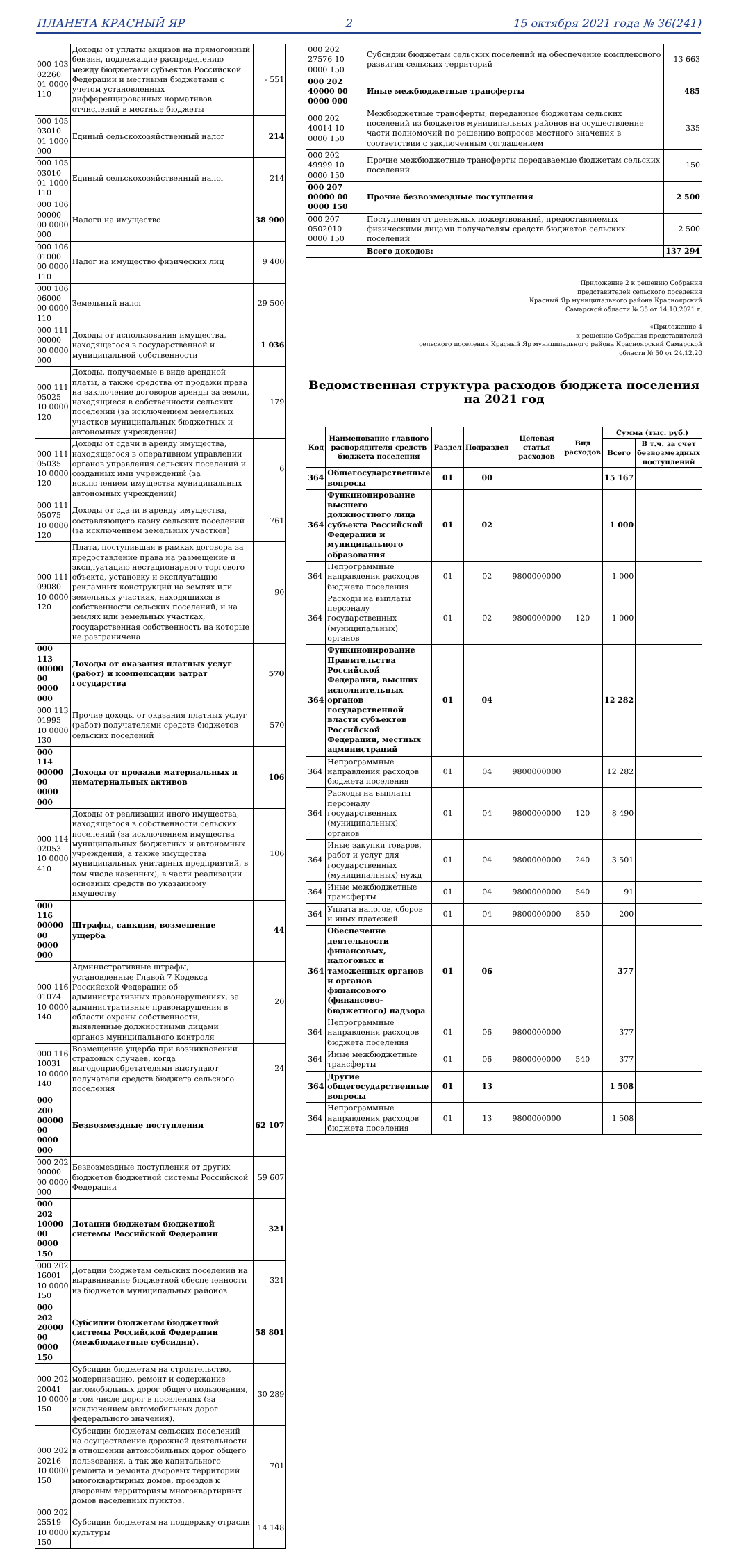ПЛАНЕТА КРАСНЫЙ ЯР 2 15 октября 2021 года № 36(241)
| 000 103 02260 01 0000 110 | Доходы от уплаты акцизов на прямогонный бензин, подлежащие распределению между бюджетами субъектов Российской Федерации и местными бюджетами с учетом установленных дифференцированных нормативов отчислений в местные бюджеты | - 551 |
| 000 105 03010 01 1000 000 | Единый сельскохозяйственный налог | 214 |
| 000 105 03010 01 1000 110 | Единый сельскохозяйственный налог | 214 |
| 000 106 00000 00 0000 000 | Налоги на имущество | 38 900 |
| 000 106 01000 00 0000 110 | Налог на имущество физических лиц | 9 400 |
| 000 106 06000 00 0000 110 | Земельный налог | 29 500 |
| 000 111 00000 00 0000 000 | Доходы от использования имущества, находящегося в государственной и муниципальной собственности | 1 036 |
| 000 111 05025 10 0000 120 | Доходы, получаемые в виде арендной платы, а также средства от продажи права на заключение договоров аренды за земли, находящиеся в собственности сельских поселений (за исключением земельных участков муниципальных бюджетных и автономных учреждений) | 179 |
| 000 111 05035 10 0000 120 | Доходы от сдачи в аренду имущества, находящегося в оперативном управлении органов управления сельских поселений и созданных ими учреждений (за исключением имущества муниципальных автономных учреждений) | 6 |
| 000 111 05075 10 0000 120 | Доходы от сдачи в аренду имущества, составляющего казну сельских поселений (за исключением земельных участков) | 761 |
| 000 111 09080 10 0000 120 | Плата, поступившая в рамках договора за предоставление права на размещение и эксплуатацию нестационарного торгового объекта, установку и эксплуатацию рекламных конструкций на землях или земельных участках, находящихся в собственности сельских поселений, и на землях или земельных участках, государственная собственность на которые не разграничена | 90 |
| 000 113 00000 00 0000 000 | Доходы от оказания платных услуг (работ) и компенсации затрат государства | 570 |
| 000 113 01995 10 0000 130 | Прочие доходы от оказания платных услуг (работ) получателями средств бюджетов сельских поселений | 570 |
| 000 114 00000 00 0000 000 | Доходы от продажи материальных и нематериальных активов | 106 |
| 000 114 02053 10 0000 410 | Доходы от реализации иного имущества, находящегося в собственности сельских поселений (за исключением имущества муниципальных бюджетных и автономных учреждений, а также имущества муниципальных унитарных предприятий, в том числе казенных), в части реализации основных средств по указанному имуществу | 106 |
| 000 116 00000 00 0000 000 | Штрафы, санкции, возмещение ущерба | 44 |
| 000 116 01074 10 0000 140 | Административные штрафы, установленные Главой 7 Кодекса Российской Федерации об административных правонарушениях, за административные правонарушения в области охраны собственности, выявленные должностными лицами органов муниципального контроля | 20 |
| 000 116 10031 10 0000 140 | Возмещение ущерба при возникновении страховых случаев, когда выгодоприобретателями выступают получатели средств бюджета сельского поселения | 24 |
| 000 200 00000 00 0000 000 | Безвозмездные поступления | 62 107 |
| 000 202 00000 00 0000 000 | Безвозмездные поступления от других бюджетов бюджетной системы Российской Федерации | 59 607 |
| 000 202 10000 00 0000 150 | Дотации бюджетам бюджетной системы Российской Федерации | 321 |
| 000 202 16001 10 0000 150 | Дотации бюджетам сельских поселений на выравнивание бюджетной обеспеченности из бюджетов муниципальных районов | 321 |
| 000 202 20000 00 0000 150 | Субсидии бюджетам бюджетной системы Российской Федерации (межбюджетные субсидии). | 58 801 |
| 000 202 20041 10 0000 150 | Субсидии бюджетам на строительство, модернизацию, ремонт и содержание автомобильных дорог общего пользования, в том числе дорог в поселениях (за исключением автомобильных дорог федерального значения). | 30 289 |
| 000 202 20216 10 0000 150 | Субсидии бюджетам сельских поселений на осуществление дорожной деятельности в отношении автомобильных дорог общего пользования, а так же капитального ремонта и ремонта дворовых территорий многоквартирных домов, проездов к дворовым территориям многоквартирных домов населенных пунктов. | 701 |
| 000 202 25519 10 0000 150 | Субсидии бюджетам на поддержку отрасли культуры | 14 148 |
| 000 202 27576 10 0000 150 | Субсидии бюджетам сельских поселений на обеспечение комплексного развития сельских территорий | 13 663 |
| 000 202 40000 00 0000 000 | Иные межбюджетные трансферты | 485 |
| 000 202 40014 10 0000 150 | Межбюджетные трансферты, переданные бюджетам сельских поселений из бюджетов муниципальных районов на осуществление части полномочий по решению вопросов местного значения в соответствии с заключенным соглашением | 335 |
| 000 202 49999 10 0000 150 | Прочие межбюджетные трансферты передаваемые бюджетам сельских поселений | 150 |
| 000 207 00000 00 0000 150 | Прочие безвозмездные поступления | 2 500 |
| 000 207 0502010 0000 150 | Поступления от денежных пожертвований, предоставляемых физическими лицами получателям средств бюджетов сельских поселений | 2 500 |
| | Всего доходов: | 137 294 |
Приложение 2 к решению Собрания
представителей сельского поселения
Красный Яр муниципального района Красноярский
Самарской области № 35 от 14.10.2021 г.
«Приложение 4
к решению Собрания представителей
сельского поселения Красный Яр муниципального района Красноярский Самарской
области № 50 от 24.12.20
Ведомственная структура расходов бюджета поселения на 2021 год
| Код | Наименование главного распорядителя средств бюджета поселения | Раздел | Подраздел | Целевая статья расходов | Вид расходов | Сумма (тыс. руб.) | |
| --- | --- | --- | --- | --- | --- | --- | --- |
| | | | | | | Всего | В т.ч. за счет безвозмездных поступлений |
| 364 | Общегосударственные вопросы | 01 | 00 | | | 15 167 | |
| 364 | Функционирование высшего должностного лица субъекта Российской Федерации и муниципального образования | 01 | 02 | | | 1 000 | |
| 364 | Непрограммные направления расходов бюджета поселения | 01 | 02 | 9800000000 | | 1 000 | |
| 364 | Расходы на выплаты персоналу государственных (муниципальных) органов | 01 | 02 | 9800000000 | 120 | 1 000 | |
| 364 | Функционирование Правительства Российской Федерации, высших исполнительных органов государственной власти субъектов Российской Федерации, местных администраций | 01 | 04 | | | 12 282 | |
| 364 | Непрограммные направления расходов бюджета поселения | 01 | 04 | 9800000000 | | 12 282 | |
| 364 | Расходы на выплаты персоналу государственных (муниципальных) органов | 01 | 04 | 9800000000 | 120 | 8 490 | |
| 364 | Иные закупки товаров, работ и услуг для государственных (муниципальных) нужд | 01 | 04 | 9800000000 | 240 | 3 501 | |
| 364 | Иные межбюджетные трансферты | 01 | 04 | 9800000000 | 540 | 91 | |
| 364 | Уплата налогов, сборов и иных платежей | 01 | 04 | 9800000000 | 850 | 200 | |
| 364 | Обеспечение деятельности финансовых, налоговых и таможенных органов и органов финансового (финансово-бюджетного) надзора | 01 | 06 | | | 377 | |
| 364 | Непрограммные направления расходов бюджета поселения | 01 | 06 | 9800000000 | | 377 | |
| 364 | Иные межбюджетные трансферты | 01 | 06 | 9800000000 | 540 | 377 | |
| 364 | Другие общегосударственные вопросы | 01 | 13 | | | 1 508 | |
| 364 | Непрограммные направления расходов бюджета поселения | 01 | 13 | 9800000000 | | 1 508 | |